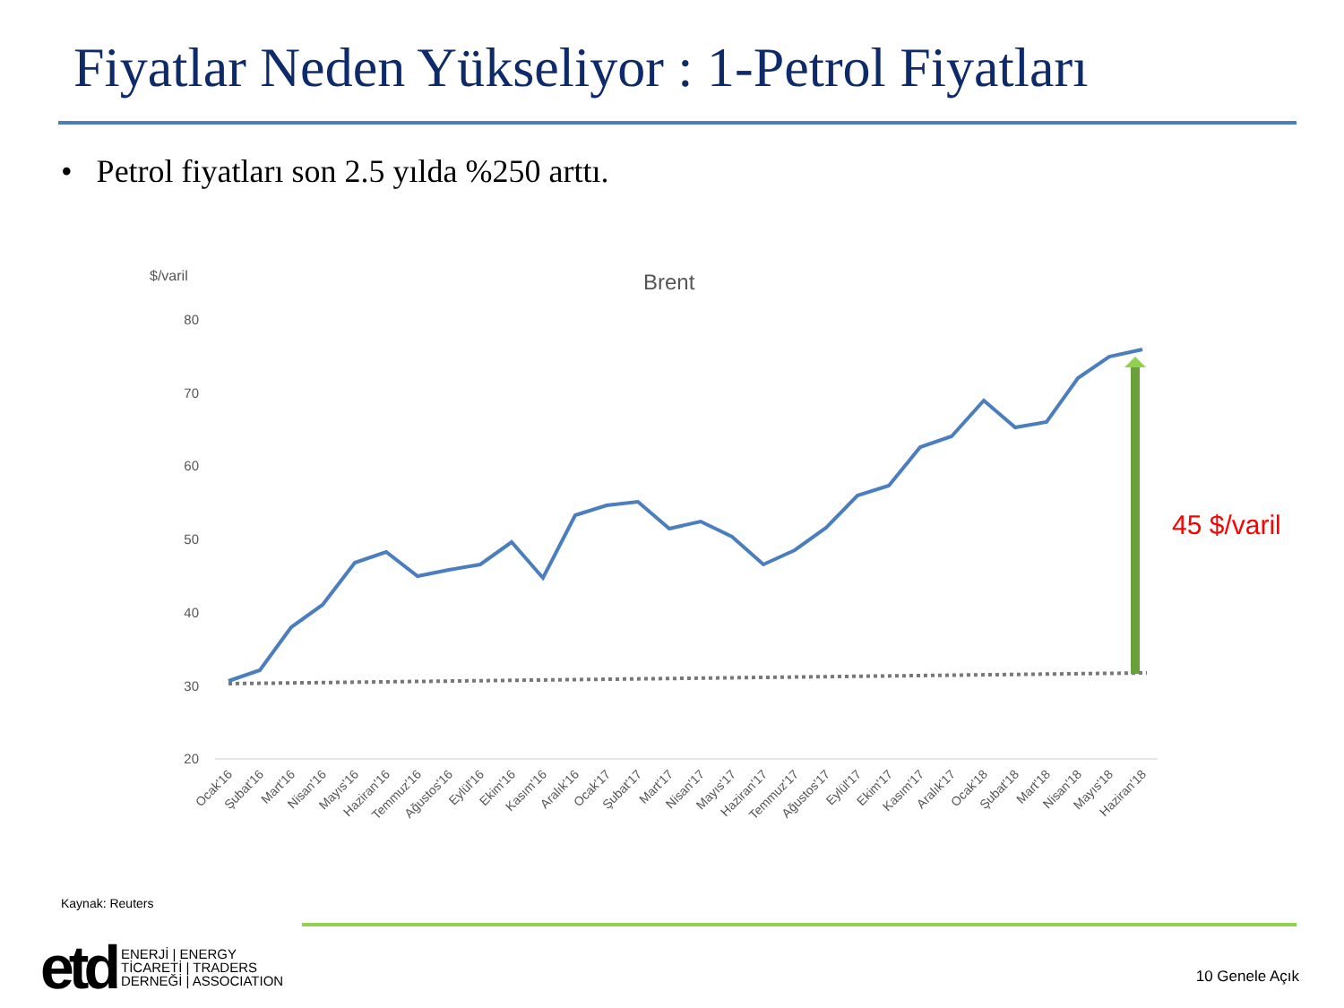Fiyatlar Neden Yükseliyor : 1-Petrol Fiyatları
• Petrol fiyatları son 2.5 yılda %250 arttı.
$/varil
Brent
80
70
60
50
40
30
20
45 $/varil
Ocak'16
Şubat'16
Mart'16
Nisan'16
Mayıs'16
Haziran'16
Temmuz'16
Ağustos'16
Eylül'16
Ekim'16
Kasım'16
Aralık'16
Ocak'17
Şubat'17
Mart'17
Nisan'17
Mayıs'17
Haziran'17
Temmuz'17
Ağustos'17
Eylül'17
Ekim'17
Kasım'17
Aralık'17
Ocak'18
Şubat'18
Mart'18
Nisan'18
Mayıs'18
Haziran'18
Kaynak: Reuters
etd
ENERJİ | ENERGY
TİCARETİ | TRADERS
DERNEĞİ | ASSOCIATION
10 Genele Açık